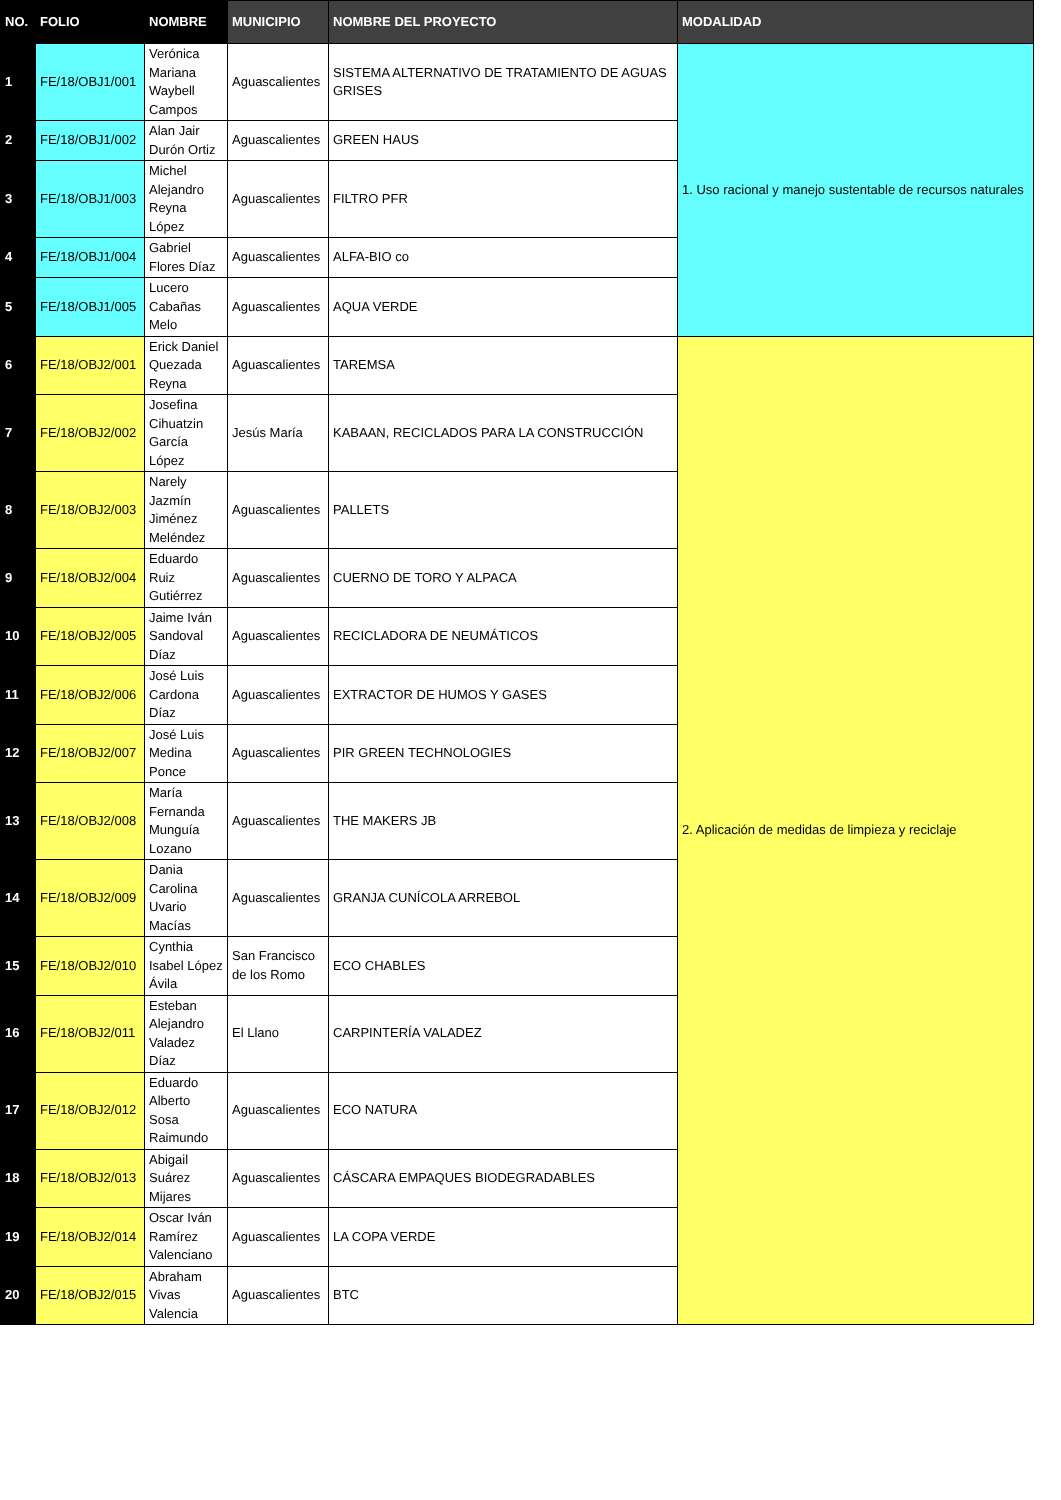| NO. | FOLIO | NOMBRE | MUNICIPIO | NOMBRE DEL PROYECTO | MODALIDAD |
| --- | --- | --- | --- | --- | --- |
| 1 | FE/18/OBJ1/001 | Verónica Mariana Waybell Campos | Aguascalientes | SISTEMA ALTERNATIVO DE TRATAMIENTO DE AGUAS GRISES | 1. Uso racional y manejo sustentable de recursos naturales |
| 2 | FE/18/OBJ1/002 | Alan Jair Durón Ortiz | Aguascalientes | GREEN HAUS | |
| 3 | FE/18/OBJ1/003 | Michel Alejandro Reyna López | Aguascalientes | FILTRO PFR | |
| 4 | FE/18/OBJ1/004 | Gabriel Flores Díaz | Aguascalientes | ALFA-BIO co | |
| 5 | FE/18/OBJ1/005 | Lucero Cabañas Melo | Aguascalientes | AQUA VERDE | |
| 6 | FE/18/OBJ2/001 | Erick Daniel Quezada Reyna | Aguascalientes | TAREMSA | 2. Aplicación de medidas de limpieza y reciclaje |
| 7 | FE/18/OBJ2/002 | Josefina Cihuatzin García López | Jesús María | KABAAN, RECICLADOS PARA LA CONSTRUCCIÓN | |
| 8 | FE/18/OBJ2/003 | Narely Jazmín Jiménez Meléndez | Aguascalientes | PALLETS | |
| 9 | FE/18/OBJ2/004 | Eduardo Ruiz Gutiérrez | Aguascalientes | CUERNO DE TORO Y ALPACA | |
| 10 | FE/18/OBJ2/005 | Jaime Iván Sandoval Díaz | Aguascalientes | RECICLADORA DE NEUMÁTICOS | |
| 11 | FE/18/OBJ2/006 | José Luis Cardona Díaz | Aguascalientes | EXTRACTOR DE HUMOS Y GASES | |
| 12 | FE/18/OBJ2/007 | José Luis Medina Ponce | Aguascalientes | PIR GREEN TECHNOLOGIES | |
| 13 | FE/18/OBJ2/008 | María Fernanda Munguía Lozano | Aguascalientes | THE MAKERS JB | |
| 14 | FE/18/OBJ2/009 | Dania Carolina Uvario Macías | Aguascalientes | GRANJA CUNÍCOLA ARREBOL | |
| 15 | FE/18/OBJ2/010 | Cynthia Isabel López Ávila | San Francisco de los Romo | ECO CHABLES | |
| 16 | FE/18/OBJ2/011 | Esteban Alejandro Valadez Díaz | El Llano | CARPINTERÍA VALADEZ | |
| 17 | FE/18/OBJ2/012 | Eduardo Alberto Sosa Raimundo | Aguascalientes | ECO NATURA | |
| 18 | FE/18/OBJ2/013 | Abigail Suárez Mijares | Aguascalientes | CÁSCARA EMPAQUES BIODEGRADABLES | |
| 19 | FE/18/OBJ2/014 | Oscar Iván Ramírez Valenciano | Aguascalientes | LA COPA VERDE | |
| 20 | FE/18/OBJ2/015 | Abraham Vivas Valencia | Aguascalientes | BTC | |